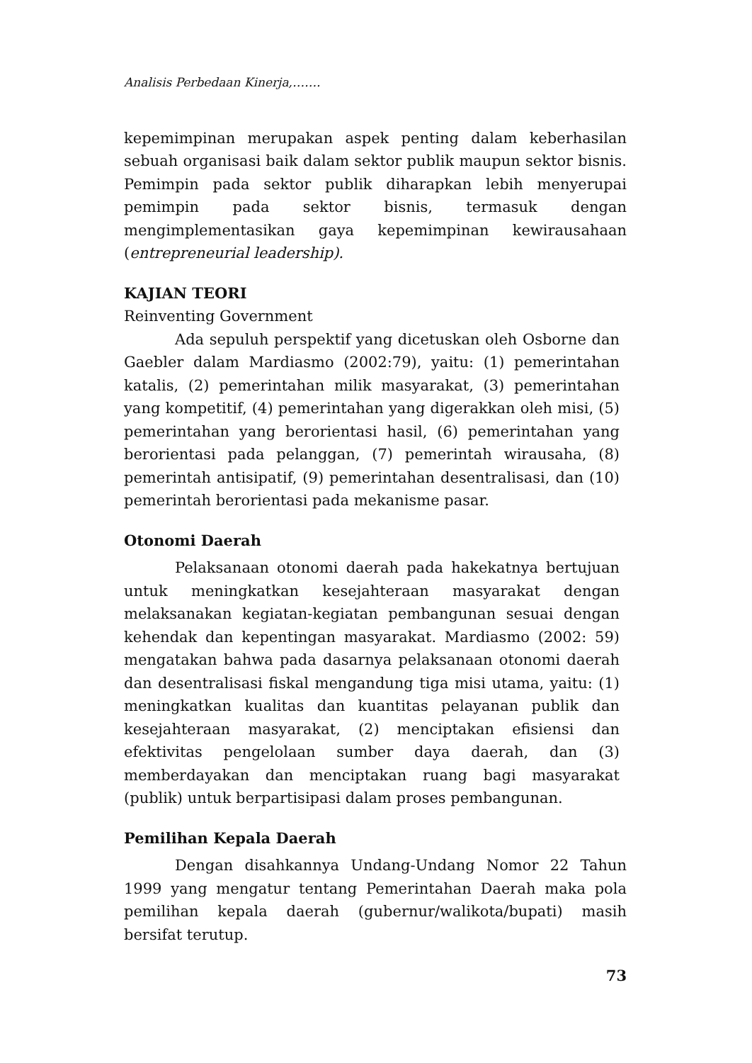Analisis Perbedaan Kinerja,…….
kepemimpinan merupakan aspek penting dalam keberhasilan sebuah organisasi baik dalam sektor publik maupun sektor bisnis. Pemimpin pada sektor publik diharapkan lebih menyerupai pemimpin pada sektor bisnis, termasuk dengan mengimplementasikan gaya kepemimpinan kewirausahaan (entrepreneurial leadership).
KAJIAN TEORI
Reinventing Government
Ada sepuluh perspektif yang dicetuskan oleh Osborne dan Gaebler dalam Mardiasmo (2002:79), yaitu: (1) pemerintahan katalis, (2) pemerintahan milik masyarakat, (3) pemerintahan yang kompetitif, (4) pemerintahan yang digerakkan oleh misi, (5) pemerintahan yang berorientasi hasil, (6) pemerintahan yang berorientasi pada pelanggan, (7) pemerintah wirausaha, (8) pemerintah antisipatif, (9) pemerintahan desentralisasi, dan (10) pemerintah berorientasi pada mekanisme pasar.
Otonomi Daerah
Pelaksanaan otonomi daerah pada hakekatnya bertujuan untuk meningkatkan kesejahteraan masyarakat dengan melaksanakan kegiatan-kegiatan pembangunan sesuai dengan kehendak dan kepentingan masyarakat. Mardiasmo (2002: 59) mengatakan bahwa pada dasarnya pelaksanaan otonomi daerah dan desentralisasi fiskal mengandung tiga misi utama, yaitu: (1) meningkatkan kualitas dan kuantitas pelayanan publik dan kesejahteraan masyarakat, (2) menciptakan efisiensi dan efektivitas pengelolaan sumber daya daerah, dan (3) memberdayakan dan menciptakan ruang bagi masyarakat (publik) untuk berpartisipasi dalam proses pembangunan.
Pemilihan Kepala Daerah
Dengan disahkannya Undang-Undang Nomor 22 Tahun 1999 yang mengatur tentang Pemerintahan Daerah maka pola pemilihan kepala daerah (gubernur/walikota/bupati) masih bersifat terutup.
73